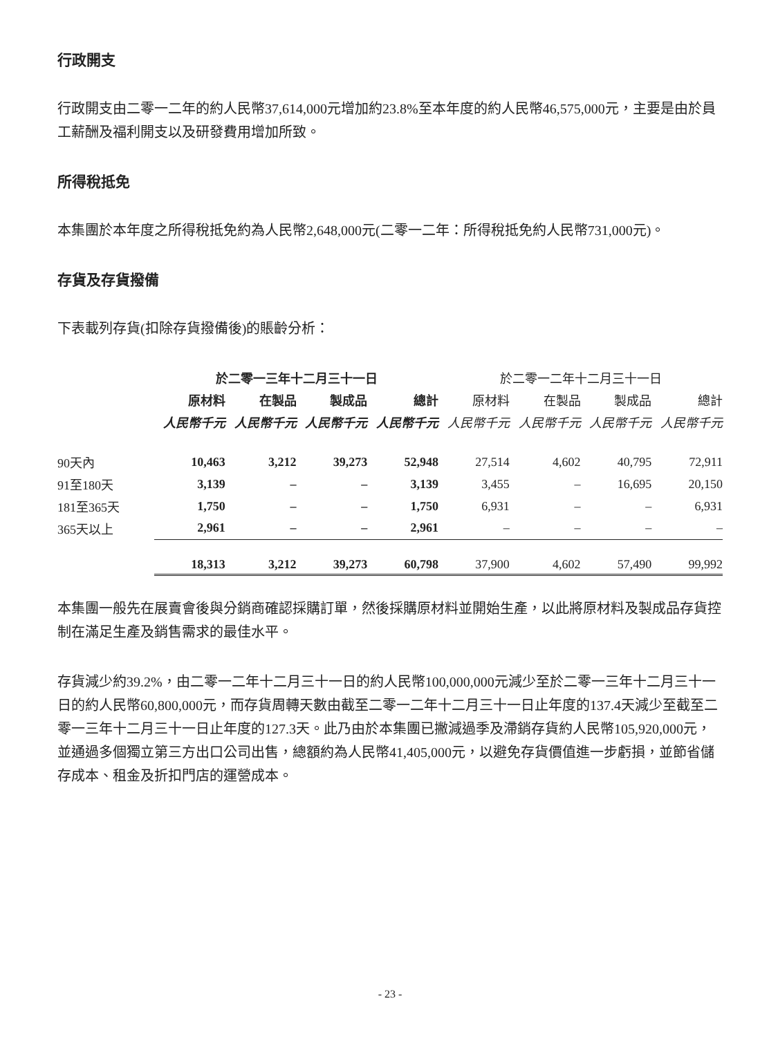行政開支
行政開支由二零一二年的約人民幣37,614,000元增加約23.8%至本年度的約人民幣46,575,000元，主要是由於員工薪酬及福利開支以及研發費用增加所致。
所得稅抵免
本集團於本年度之所得稅抵免約為人民幣2,648,000元(二零一二年：所得稅抵免約人民幣731,000元)。
存貨及存貨撥備
下表載列存貨(扣除存貨撥備後)的賬齡分析：
| | 於二零一三年十二月三十一日 | | | | 於二零一二年十二月三十一日 | | | |
| | 原材料 | 在製品 | 製成品 | 總計 | 原材料 | 在製品 | 製成品 | 總計 |
| | 人民幣千元 | 人民幣千元 | 人民幣千元 | 人民幣千元 | 人民幣千元 | 人民幣千元 | 人民幣千元 | 人民幣千元 |
| 90天內 | 10,463 | 3,212 | 39,273 | 52,948 | 27,514 | 4,602 | 40,795 | 72,911 |
| 91至180天 | 3,139 | – | – | 3,139 | 3,455 | – | 16,695 | 20,150 |
| 181至365天 | 1,750 | – | – | 1,750 | 6,931 | – | – | 6,931 |
| 365天以上 | 2,961 | – | – | 2,961 | – | – | – | – |
| | 18,313 | 3,212 | 39,273 | 60,798 | 37,900 | 4,602 | 57,490 | 99,992 |
本集團一般先在展賣會後與分銷商確認採購訂單，然後採購原材料並開始生產，以此將原材料及製成品存貨控制在滿足生產及銷售需求的最佳水平。
存貨減少約39.2%，由二零一二年十二月三十一日的約人民幣100,000,000元減少至於二零一三年十二月三十一日的約人民幣60,800,000元，而存貨周轉天數由截至二零一二年十二月三十一日止年度的137.4天減少至截至二零一三年十二月三十一日止年度的127.3天。此乃由於本集團已撇減過季及滯銷存貨約人民幣105,920,000元，並通過多個獨立第三方出口公司出售，總額約為人民幣41,405,000元，以避免存貨價值進一步虧損，並節省儲存成本、租金及折扣門店的運營成本。
- 23 -